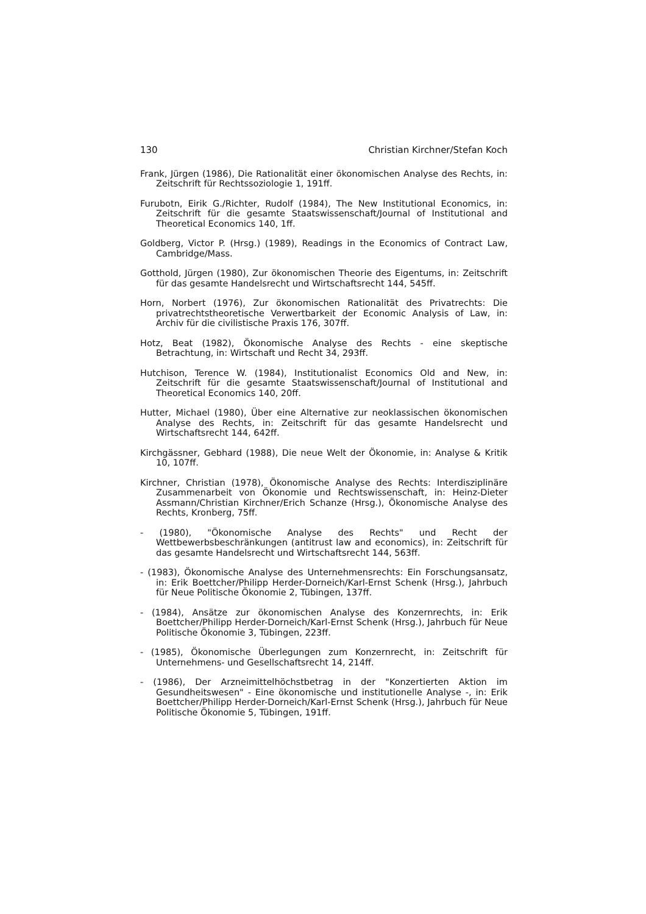130 Christian Kirchner/Stefan Koch
Frank, Jürgen (1986), Die Rationalität einer ökonomischen Analyse des Rechts, in: Zeitschrift für Rechtssoziologie 1, 191ff.
Furubotn, Eirik G./Richter, Rudolf (1984), The New Institutional Economics, in: Zeitschrift für die gesamte Staatswissenschaft/Journal of Institutional and Theoretical Economics 140, 1ff.
Goldberg, Victor P. (Hrsg.) (1989), Readings in the Economics of Contract Law, Cambridge/Mass.
Gotthold, Jürgen (1980), Zur ökonomischen Theorie des Eigentums, in: Zeitschrift für das gesamte Handelsrecht und Wirtschaftsrecht 144, 545ff.
Horn, Norbert (1976), Zur ökonomischen Rationalität des Privatrechts: Die privatrechtstheoretische Verwertbarkeit der Economic Analysis of Law, in: Archiv für die civilistische Praxis 176, 307ff.
Hotz, Beat (1982), Ökonomische Analyse des Rechts - eine skeptische Betrachtung, in: Wirtschaft und Recht 34, 293ff.
Hutchison, Terence W. (1984), Institutionalist Economics Old and New, in: Zeitschrift für die gesamte Staatswissenschaft/Journal of Institutional and Theoretical Economics 140, 20ff.
Hutter, Michael (1980), Über eine Alternative zur neoklassischen ökonomischen Analyse des Rechts, in: Zeitschrift für das gesamte Handelsrecht und Wirtschaftsrecht 144, 642ff.
Kirchgässner, Gebhard (1988), Die neue Welt der Ökonomie, in: Analyse & Kritik 10, 107ff.
Kirchner, Christian (1978), Ökonomische Analyse des Rechts: Interdisziplinäre Zusammenarbeit von Ökonomie und Rechtswissenschaft, in: Heinz-Dieter Assmann/Christian Kirchner/Erich Schanze (Hrsg.), Ökonomische Analyse des Rechts, Kronberg, 75ff.
- (1980), "Ökonomische Analyse des Rechts" und Recht der Wettbewerbsbeschränkungen (antitrust law and economics), in: Zeitschrift für das gesamte Handelsrecht und Wirtschaftsrecht 144, 563ff.
- (1983), Ökonomische Analyse des Unternehmensrechts: Ein Forschungsansatz, in: Erik Boettcher/Philipp Herder-Dorneich/Karl-Ernst Schenk (Hrsg.), Jahrbuch für Neue Politische Ökonomie 2, Tübingen, 137ff.
- (1984), Ansätze zur ökonomischen Analyse des Konzernrechts, in: Erik Boettcher/Philipp Herder-Dorneich/Karl-Ernst Schenk (Hrsg.), Jahrbuch für Neue Politische Ökonomie 3, Tübingen, 223ff.
- (1985), Ökonomische Überlegungen zum Konzernrecht, in: Zeitschrift für Unternehmens- und Gesellschaftsrecht 14, 214ff.
- (1986), Der Arzneimittelhöchstbetrag in der "Konzertierten Aktion im Gesundheitswesen" - Eine ökonomische und institutionelle Analyse -, in: Erik Boettcher/Philipp Herder-Dorneich/Karl-Ernst Schenk (Hrsg.), Jahrbuch für Neue Politische Ökonomie 5, Tübingen, 191ff.